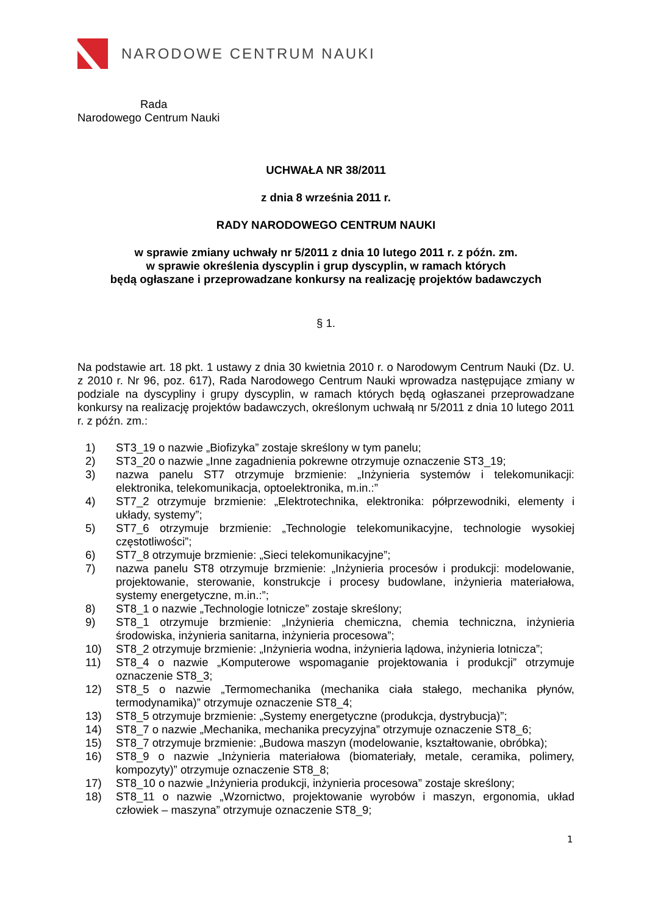NARODOWE CENTRUM NAUKI
Rada
Narodowego Centrum Nauki
UCHWAŁA NR 38/2011
z dnia 8 września 2011 r.
RADY NARODOWEGO CENTRUM NAUKI
w sprawie zmiany uchwały nr 5/2011 z dnia 10 lutego 2011 r. z późn. zm.
w sprawie określenia dyscyplin i grup dyscyplin, w ramach których
będą ogłaszane i przeprowadzane konkursy na realizację projektów badawczych
§ 1.
Na podstawie art. 18 pkt. 1 ustawy z dnia 30 kwietnia 2010 r. o Narodowym Centrum Nauki (Dz. U. z 2010 r. Nr 96, poz. 617), Rada Narodowego Centrum Nauki wprowadza następujące zmiany w podziale na dyscypliny i grupy dyscyplin, w ramach których będą ogłaszanei przeprowadzane konkursy na realizację projektów badawczych, określonym uchwałą nr 5/2011 z dnia 10 lutego 2011 r. z późn. zm.:
1) ST3_19 o nazwie „Biofizyka” zostaje skreślony w tym panelu;
2) ST3_20 o nazwie „Inne zagadnienia pokrewne otrzymuje oznaczenie ST3_19;
3) nazwa panelu ST7 otrzymuje brzmienie: „Inżynieria systemów i telekomunikacji: elektronika, telekomunikacja, optoelektronika, m.in.:”
4) ST7_2 otrzymuje brzmienie: „Elektrotechnika, elektronika: półprzewodniki, elementy i układy, systemy”;
5) ST7_6 otrzymuje brzmienie: „Technologie telekomunikacyjne, technologie wysokiej częstotliwości”;
6) ST7_8 otrzymuje brzmienie: „Sieci telekomunikacyjne”;
7) nazwa panelu ST8 otrzymuje brzmienie: „Inżynieria procesów i produkcji: modelowanie, projektowanie, sterowanie, konstrukcje i procesy budowlane, inżynieria materiałowa, systemy energetyczne, m.in.:”;
8) ST8_1 o nazwie „Technologie lotnicze” zostaje skreślony;
9) ST8_1 otrzymuje brzmienie: „Inżynieria chemiczna, chemia techniczna, inżynieria środowiska, inżynieria sanitarna, inżynieria procesowa”;
10) ST8_2 otrzymuje brzmienie: „Inżynieria wodna, inżynieria lądowa, inżynieria lotnicza”;
11) ST8_4 o nazwie „Komputerowe wspomaganie projektowania i produkcji” otrzymuje oznaczenie ST8_3;
12) ST8_5 o nazwie „Termomechanika (mechanika ciała stałego, mechanika płynów, termodynamika)” otrzymuje oznaczenie ST8_4;
13) ST8_5 otrzymuje brzmienie: „Systemy energetyczne (produkcja, dystrybucja)”;
14) ST8_7 o nazwie „Mechanika, mechanika precyzyjna” otrzymuje oznaczenie ST8_6;
15) ST8_7 otrzymuje brzmienie: „Budowa maszyn (modelowanie, kształtowanie, obróbka);
16) ST8_9 o nazwie „Inżynieria materiałowa (biomateriały, metale, ceramika, polimery, kompozyty)” otrzymuje oznaczenie ST8_8;
17) ST8_10 o nazwie „Inżynieria produkcji, inżynieria procesowa” zostaje skreślony;
18) ST8_11 o nazwie „Wzornictwo, projektowanie wyrobów i maszyn, ergonomia, układ człowiek – maszyna” otrzymuje oznaczenie ST8_9;
1